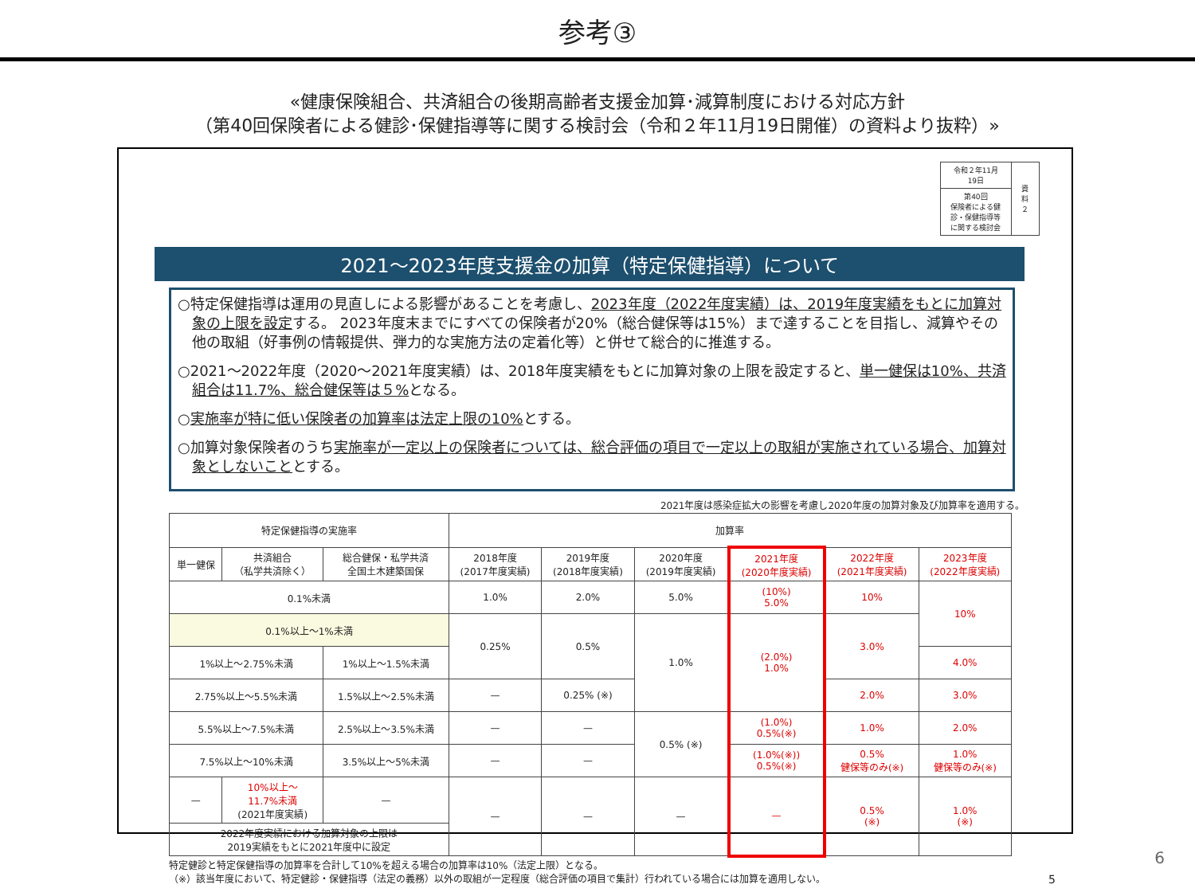参考③
«健康保険組合、共済組合の後期高齢者支援金加算･減算制度における対応方針
（第40回保険者による健診･保健指導等に関する検討会（令和２年11月19日開催）の資料より抜粋）»
| 令和２年11月19日 | 資料２ |
| 第40回 保険者による健診・保健指導等に関する検討会 | |
2021～2023年度支援金の加算（特定保健指導）について
○特定保健指導は運用の見直しによる影響があることを考慮し、2023年度（2022年度実績）は、2019年度実績をもとに加算対象の上限を設定する。 2023年度末までにすべての保険者が20%（総合健保等は15%）まで達することを目指し、減算やその他の取組（好事例の情報提供、弾力的な実施方法の定着化等）と併せて総合的に推進する。
○2021～2022年度（2020～2021年度実績）は、2018年度実績をもとに加算対象の上限を設定すると、単一健保は10%、共済組合は11.7%、総合健保等は５% となる。
○実施率が特に低い保険者の加算率は法定上限の10% とする。
○加算対象保険者のうち実施率が一定以上の保険者については、総合評価の項目で一定以上の取組が実施されている場合、加算対象としないこととする。
2021年度は感染症拡大の影響を考慮し2020年度の加算対象及び加算率を適用する。
| 特定保健指導の実施率 | | | 加算率 | | | | | |
| --- | --- | --- | --- | --- | --- | --- | --- | --- |
| 単一健保 | 共済組合 （私学共済除く） | 総合健保・私学共済 全国土木建築国保 | 2018年度 (2017年度実績) | 2019年度 (2018年度実績) | 2020年度 (2019年度実績) | 2021年度 (2020年度実績) | 2022年度 (2021年度実績) | 2023年度 (2022年度実績) |
| 0.1%未満 | | | 1.0% | 2.0% | 5.0% | (10%) 5.0% | 10% | 10% |
| 0.1%以上～1%未満 | | | 0.25% | 0.5% | 1.0% | (2.0%) 1.0% | 3.0% | |
| 1%以上～2.75%未満 | | 1%以上～1.5%未満 | | | | | | 4.0% |
| 2.75%以上～5.5%未満 | | 1.5%以上～2.5%未満 | — | 0.25% (※) | | | 2.0% | 3.0% |
| 5.5%以上～7.5%未満 | | 2.5%以上～3.5%未満 | — | — | 0.5% (※) | (1.0%) 0.5%(※) | 1.0% | 2.0% |
| 7.5%以上～10%未満 | | 3.5%以上～5%未満 | — | — | | (1.0%(※)) 0.5%(※) | 0.5% 健保等のみ(※) | 1.0% 健保等のみ(※) |
| — | 10%以上～ 11.7%未満 (2021年度実績) | — | — | — | — | — | 0.5% (※) | 1.0% (※) |
| 2022年度実績における加算対象の上限は 2019実績をもとに2021年度中に設定 | | | | | | | | |
特定健診と特定保健指導の加算率を合計して10%を超える場合の加算率は10%（法定上限）となる。
（※）該当年度において、特定健診・保健指導（法定の義務）以外の取組が一定程度（総合評価の項目で集計）行われている場合には加算を適用しない。 5
6